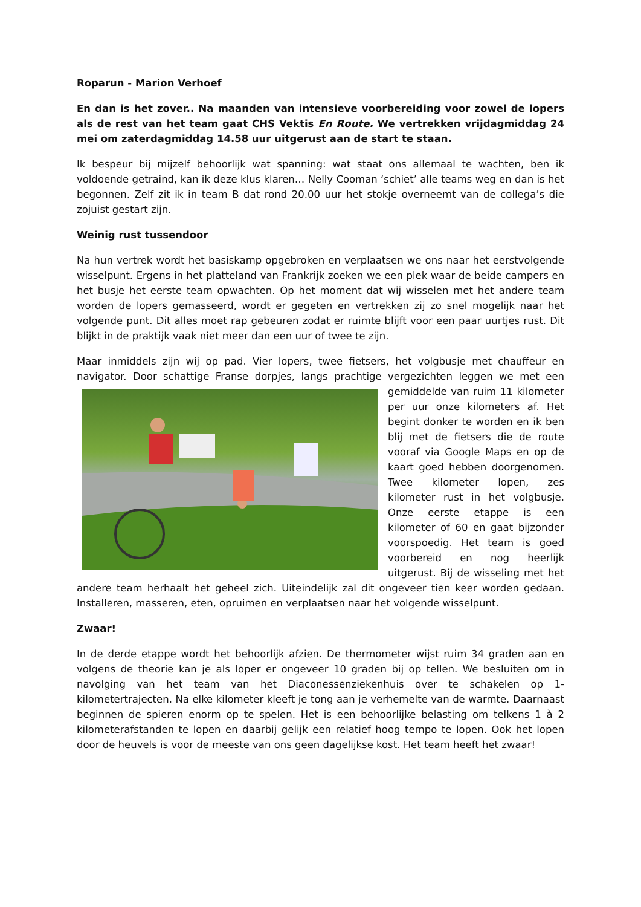Roparun - Marion Verhoef
En dan is het zover.. Na maanden van intensieve voorbereiding voor zowel de lopers als de rest van het team gaat CHS Vektis En Route. We vertrekken vrijdagmiddag 24 mei om zaterdagmiddag 14.58 uur uitgerust aan de start te staan.
Ik bespeur bij mijzelf behoorlijk wat spanning: wat staat ons allemaal te wachten, ben ik voldoende getraind, kan ik deze klus klaren… Nelly Cooman ‘schiet’ alle teams weg en dan is het begonnen. Zelf zit ik in team B dat rond 20.00 uur het stokje overneemt van de collega’s die zojuist gestart zijn.
Weinig rust tussendoor
Na hun vertrek wordt het basiskamp opgebroken en verplaatsen we ons naar het eerstvolgende wisselpunt. Ergens in het platteland van Frankrijk zoeken we een plek waar de beide campers en het busje het eerste team opwachten. Op het moment dat wij wisselen met het andere team worden de lopers gemasseerd, wordt er gegeten en vertrekken zij zo snel mogelijk naar het volgende punt. Dit alles moet rap gebeuren zodat er ruimte blijft voor een paar uurtjes rust. Dit blijkt in de praktijk vaak niet meer dan een uur of twee te zijn.
Maar inmiddels zijn wij op pad. Vier lopers, twee fietsers, het volgbusje met chauffeur en navigator. Door schattige Franse dorpjes, langs prachtige vergezichten leggen we met een gemiddelde van ruim 11 kilometer per uur onze kilometers af. Het begint donker te worden en ik ben blij met de fietsers die de route vooraf via Google Maps en op de kaart goed hebben doorgenomen. Twee kilometer lopen, zes kilometer rust in het volgbusje. Onze eerste etappe is een kilometer of 60 en gaat bijzonder voorspoedig. Het team is goed voorbereid en nog heerlijk uitgerust. Bij de wisseling met het andere team herhaalt het geheel zich. Uiteindelijk zal dit ongeveer tien keer worden gedaan. Installeren, masseren, eten, opruimen en verplaatsen naar het volgende wisselpunt.
Zwaar!
In de derde etappe wordt het behoorlijk afzien. De thermometer wijst ruim 34 graden aan en volgens de theorie kan je als loper er ongeveer 10 graden bij op tellen. We besluiten om in navolging van het team van het Diaconessenziekenhuis over te schakelen op 1-kilometertrajecten. Na elke kilometer kleeft je tong aan je verhemelte van de warmte. Daarnaast beginnen de spieren enorm op te spelen. Het is een behoorlijke belasting om telkens 1 à 2 kilometerafstanden te lopen en daarbij gelijk een relatief hoog tempo te lopen. Ook het lopen door de heuvels is voor de meeste van ons geen dagelijkse kost. Het team heeft het zwaar!